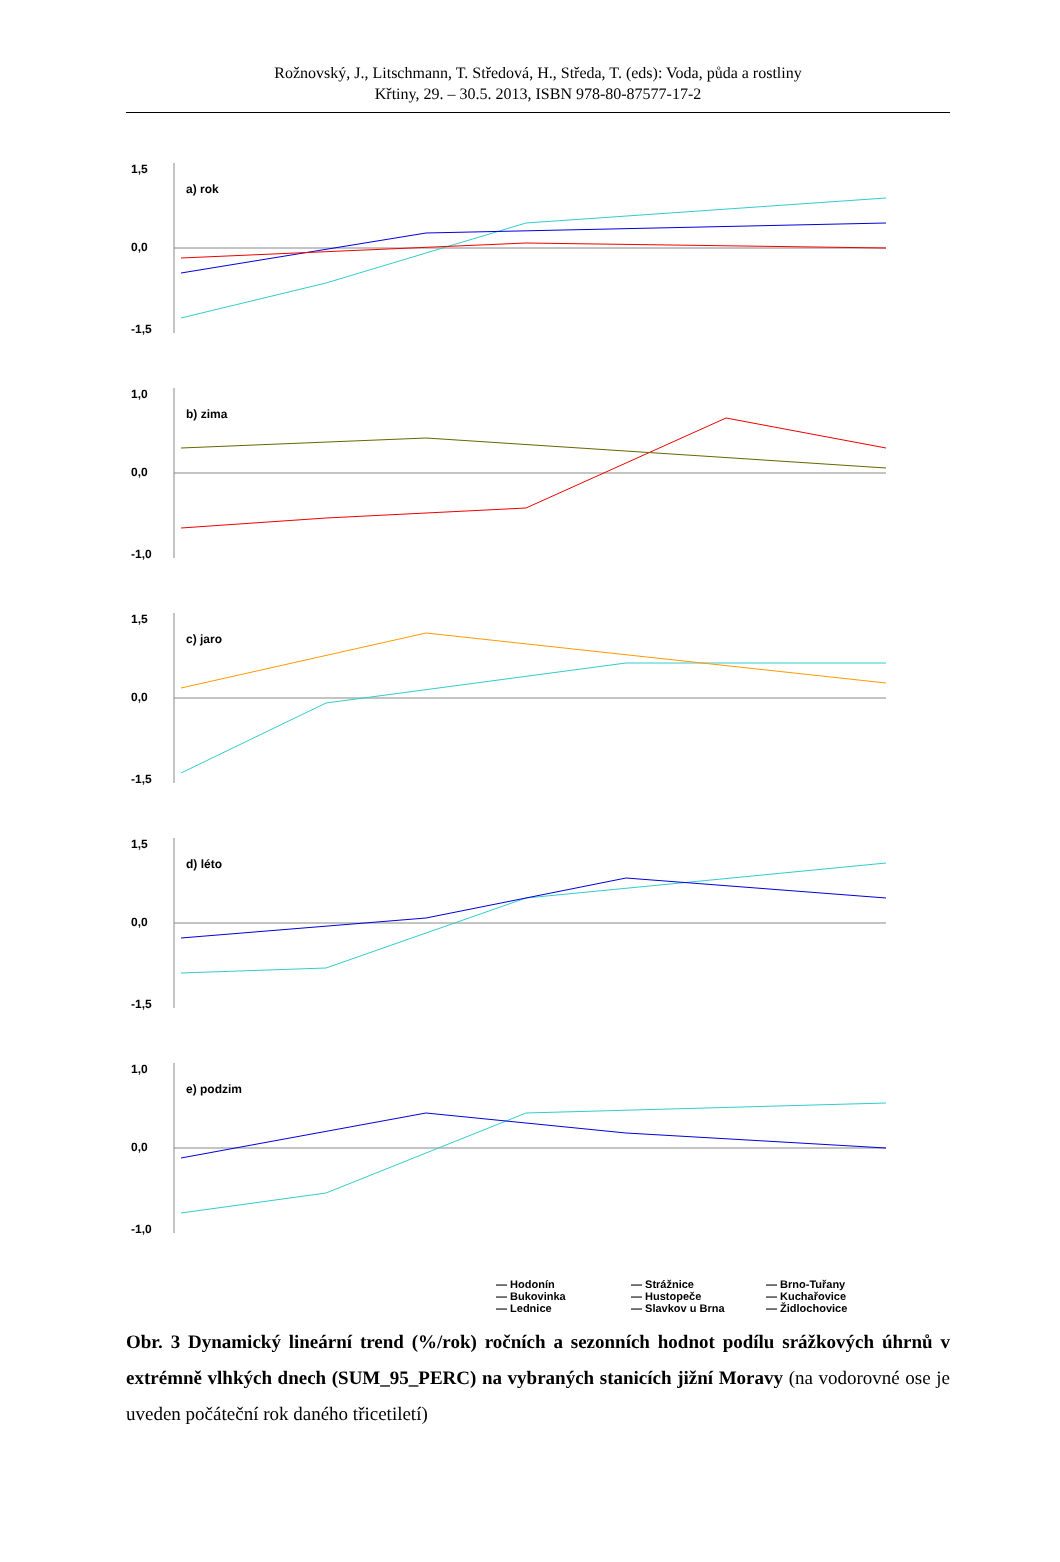Rožnovský, J., Litschmann, T. Středová, H., Středa, T. (eds): Voda, půda a rostliny
Křtiny, 29. – 30.5. 2013, ISBN 978-80-87577-17-2
1,5
0,0
-1,5
a) rok
1,0
0,0
-1,0
b) zima
1,5
0,0
-1,5
c) jaro
1,5
0,0
-1,5
d) léto
1,0
0,0
-1,0
e) podzim
— Hodonín — Strážnice — Brno-Tuřany — Bukovinka — Hustopeče — Kuchařovice — Lednice — Slavkov u Brna — Židlochovice
Obr. 3 Dynamický lineární trend (%/rok) ročních a sezonních hodnot podílu srážkových úhrnů v extrémně vlhkých dnech (SUM_95_PERC) na vybraných stanicích jižní Moravy (na vodorovné ose je uveden počáteční rok daného třicetiletí)